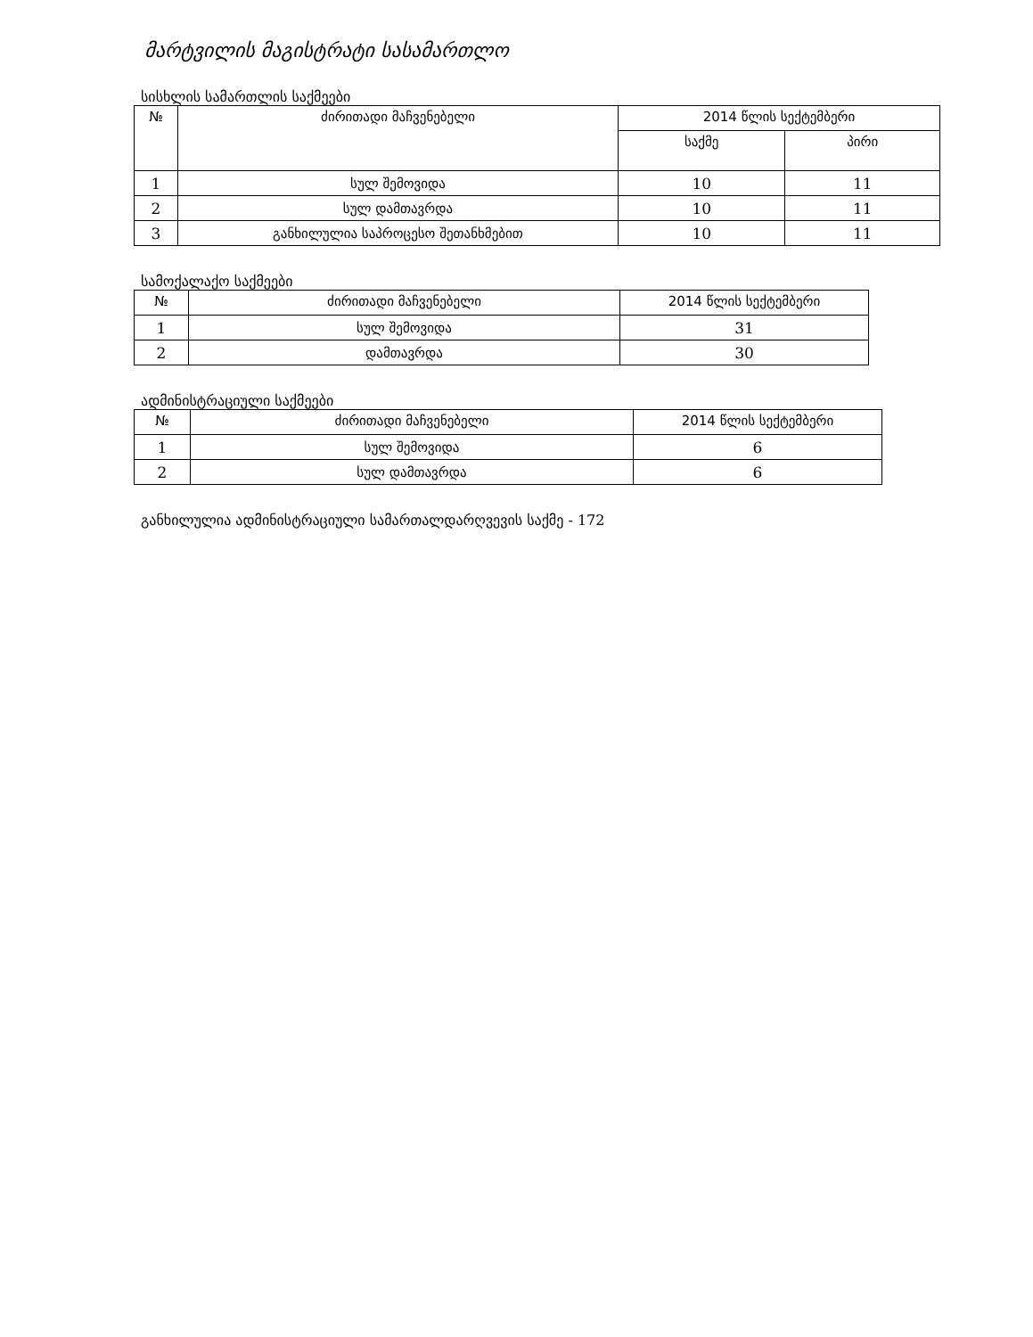მარტვილის მაგისტრატი სასამართლო
სისხლის სამართლის საქმეები
| № | ძირითადი მაჩვენებელი | 2014 წლის სექტემბერი | |
| --- | --- | --- | --- |
| | | საქმე | პირი |
| 1 | სულ შემოვიდა | 10 | 11 |
| 2 | სულ დამთავრდა | 10 | 11 |
| 3 | განხილულია საპროცესო შეთანხმებით | 10 | 11 |
სამოქალაქო საქმეები
| № | ძირითადი მაჩვენებელი | 2014 წლის სექტემბერი |
| --- | --- | --- |
| 1 | სულ შემოვიდა | 31 |
| 2 | დამთავრდა | 30 |
ადმინისტრაციული საქმეები
| № | ძირითადი მაჩვენებელი | 2014 წლის სექტემბერი |
| --- | --- | --- |
| 1 | სულ შემოვიდა | 6 |
| 2 | სულ დამთავრდა | 6 |
განხილულია ადმინისტრაციული სამართალდარღვევის საქმე - 172